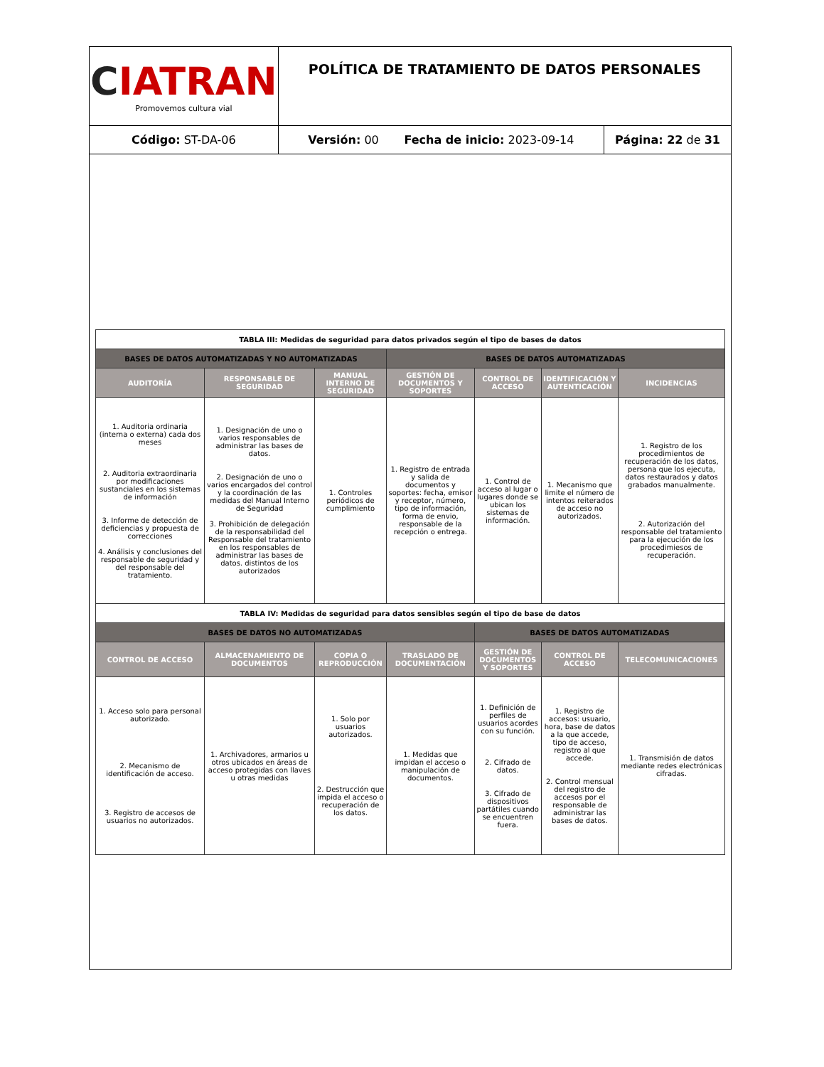| C IATRAN Promovemos cultura vial | POLÍTICA DE TRATAMIENTO DE DATOS PERSONALES | |
| Código: ST-DA-06 | Versión: 00 Fecha de inicio: 2023-09-14 | Página: 22 de 31 |
| TABLA III: Medidas de seguridad para datos privados según el tipo de bases de datos | | | | | | |
| BASES DE DATOS AUTOMATIZADAS Y NO AUTOMATIZADAS | | | BASES DE DATOS AUTOMATIZADAS | | | |
| AUDITORÍA | RESPONSABLE DE SEGURIDAD | MANUAL INTERNO DE SEGURIDAD | GESTIÓN DE DOCUMENTOS Y SOPORTES | CONTROL DE ACCESO | IDENTIFICACIÓN Y AUTENTICACIÓN | INCIDENCIAS |
| 1. Auditoria ordinaria (interna o externa) cada dos meses 2. Auditoria extraordinaria por modificaciones sustanciales en los sistemas de información 3. Informe de detección de deficiencias y propuesta de correcciones 4. Análisis y conclusiones del responsable de seguridad y del responsable del tratamiento. | 1. Designación de uno o varios responsables de administrar las bases de datos. 2. Designación de uno o varios encargados del control y la coordinación de las medidas del Manual Interno de Seguridad 3. Prohibición de delegación de la responsabilidad del Responsable del tratamiento en los responsables de administrar las bases de datos. distintos de los autorizados | 1. Controles periódicos de cumplimiento | 1. Registro de entrada y salida de documentos y soportes: fecha, emisor y receptor, número, tipo de información, forma de envio, responsable de la recepción o entrega. | 1. Control de acceso al lugar o lugares donde se ubican los sistemas de información. | 1. Mecanismo que limite el número de intentos reiterados de acceso no autorizados. | 1. Registro de los procedimientos de recuperación de los datos, persona que los ejecuta, datos restaurados y datos grabados manualmente. 2. Autorización del responsable del tratamiento para la ejecución de los procedimiesos de recuperación. |
| TABLA IV: Medidas de seguridad para datos sensibles según el tipo de base de datos | | | | | | |
| BASES DE DATOS NO AUTOMATIZADAS | | | | BASES DE DATOS AUTOMATIZADAS | | |
| CONTROL DE ACCESO | ALMACENAMIENTO DE DOCUMENTOS | COPIA O REPRODUCCIÓN | TRASLADO DE DOCUMENTACIÓN | GESTIÓN DE DOCUMENTOS Y SOPORTES | CONTROL DE ACCESO | TELECOMUNICACIONES |
| 1. Acceso solo para personal autorizado. 2. Mecanismo de identificación de acceso. 3. Registro de accesos de usuarios no autorizados. | 1. Archivadores, armarios u otros ubicados en áreas de acceso protegidas con llaves u otras medidas | 1. Solo por usuarios autorizados. 2. Destrucción que impida el acceso o recuperación de los datos. | 1. Medidas que impidan el acceso o manipulación de documentos. | 1. Definición de perfiles de usuarios acordes con su función. 2. Cifrado de datos. 3. Cifrado de dispositivos partátiles cuando se encuentren fuera. | 1. Registro de accesos: usuario, hora, base de datos a la que accede, tipo de acceso, registro al que accede. 2. Control mensual del registro de accesos por el responsable de administrar las bases de datos. | 1. Transmisión de datos mediante redes electrónicas cifradas. |